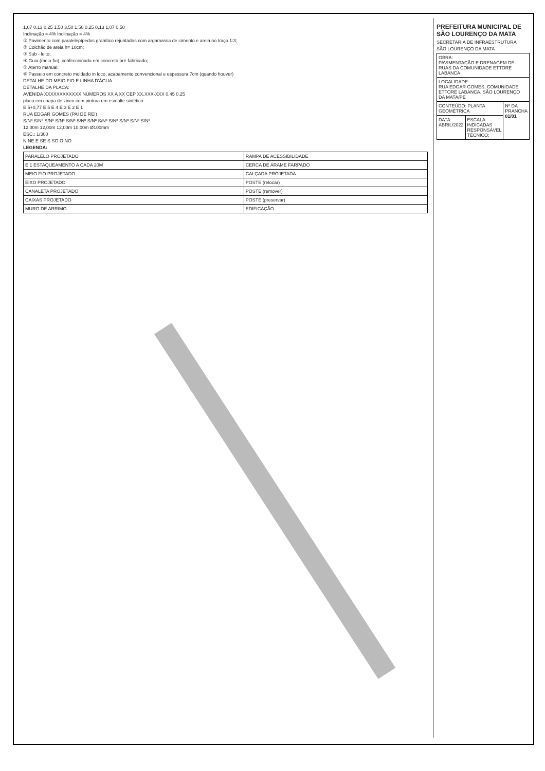1,07 0,13 0,25 1,50 3,50 1,50 0,25 0,13 1,07 0,50
Inclinação = 4% Inclinação = 4%
① Pavimento com paralelepípedos granítico rejuntados com argamassa de cimento e areia no traço 1:3;
② Colchão de areia h= 10cm;
③ Sub - leito;
④ Guia (meio-fio), confeccionada em concreto pré-fabricado;
⑤ Aterro manual;
⑥ Passeio em concreto moldado in loco, acabamento convencional e espessura 7cm (quando houver)
DETALHE DO MEIO FIO E LINHA D'ÁGUA
DETALHE DA PLACA:
AVENIDA XXXXXXXXXXXX NÚMEROS XX A XX CEP XX.XXX-XXX 0,45 0,25
placa em chapa de zinco com pintura em esmalte sintético
E 5+0,77 E 5 E 4 E 3 E 2 E 1
RUA EDGAR GOMES (PAI DE REI)
S/Nº S/Nº S/Nº S/Nº S/Nº S/Nº S/Nº S/Nº S/Nº S/Nº S/Nº S/Nº
12,00m 12,00m 12,00m 10,00m Ø100mm
ESC.: 1/300
N NE E SE S SO O NO
LEGENDA:
| PARALELO PROJETADO | RAMPA DE ACESSIBILIDADE |
| E 1 ESTAQUEAMENTO A CADA 20M | CERCA DE ARAME FARPADO |
| MEIO FIO PROJETADO | CALÇADA PROJETADA |
| EIXO PROJETADO | POSTE (relocar) |
| CANALETA PROJETADO | POSTE (remover) |
| CAIXAS PROJETADO | POSTE (preservar) |
| MURO DE ARRIMO | EDIFICAÇÃO |
PREFEITURA MUNICIPAL DE SÃO LOURENÇO DA MATA
SECRETARIA DE INFRAESTRUTURA
SÃO LOURENÇO DA MATA
| OBRA: PAVIMENTAÇÃO E DRENAGEM DE RUAS DA COMUNIDADE ETTORE LABANCA | | |
| LOCALIDADE: RUA EDGAR GOMES, COMUNIDADE ETTORE LABANCA, SÃO LOURENÇO DA MATA/PE | | |
| CONTEÚDO: PLANTA GEOMÉTRICA | | Nº DA PRANCHA 01/01 |
| DATA: ABRIL/2022 | ESCALA: INDICADAS RESPONSÁVEL TÉCNICO: | |